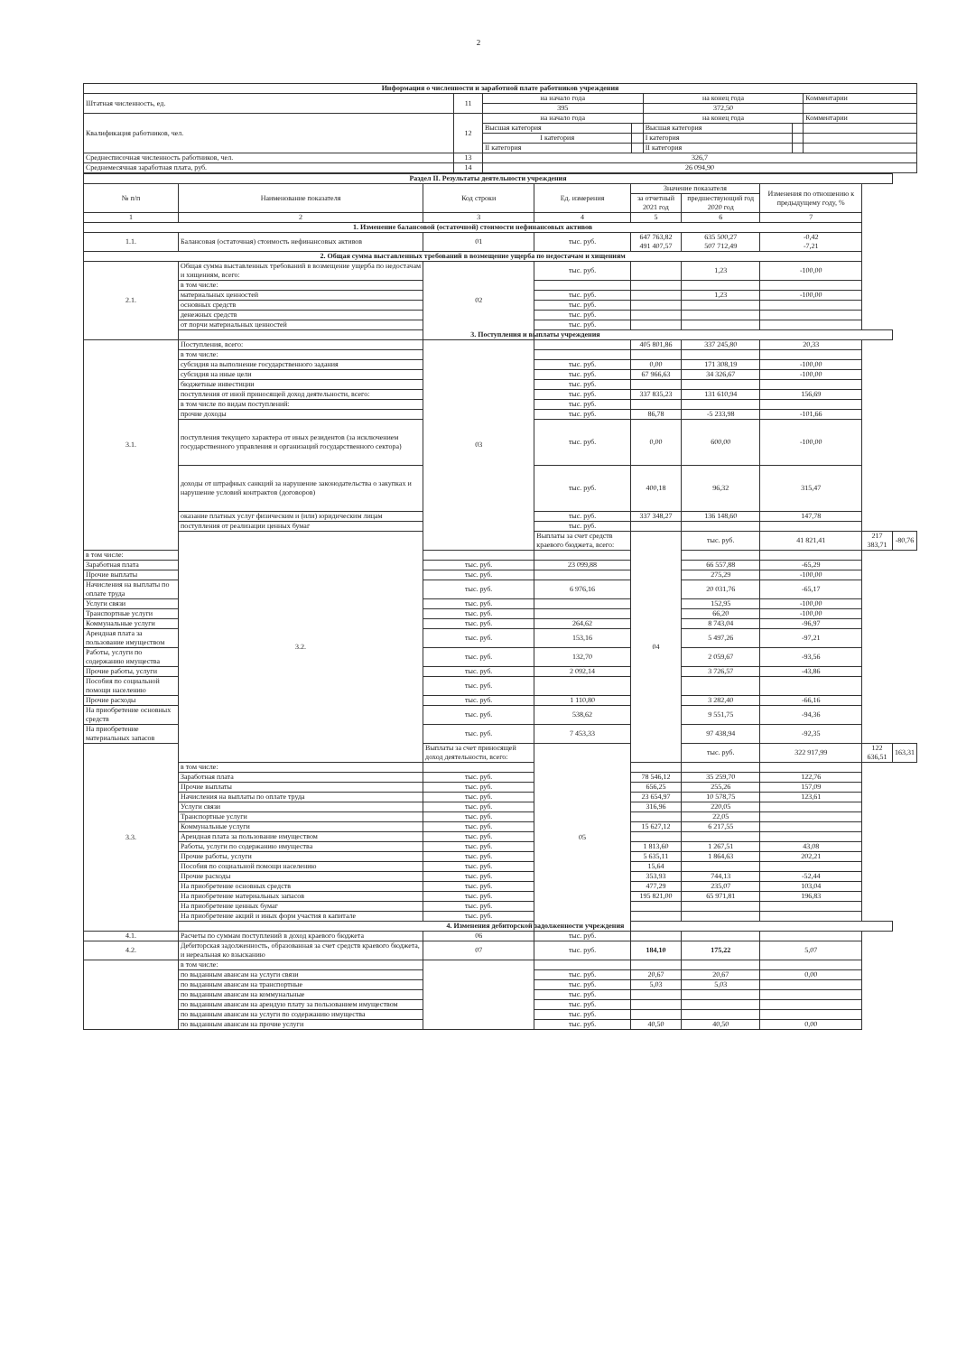2
| Информация о численности и заработной плате работников учреждения | | | | | | |
| Штатная численность, ед. | 11 | на начало года | | на конец года | | Комментарии |
| | | 395 | | 372,50 | | |
| Квалификация работников, чел. | 12 | на начало года | | на конец года | | Комментарии |
| | | Высшая категория | | Высшая категория | | |
| | | I категория | | I категория | | |
| | | II категория | | II категория | | |
| Среднесписочная численность работников, чел. | 13 | 326,7 | | | | |
| Среднемесячная заработная плата, руб. | 14 | 26 094,90 | | | | |
| Раздел II. Результаты деятельности учреждения | | | | | | | | |
| № п/п | Наименование показателя | Код строки | Ед. измерения | Значение показателя | | Изменения по отношению к предыдущему году, % | | |
| | | | | за отчетный 2021 год | предшествующий год 2020 год | | | |
| 1 | 2 | 3 | 4 | 5 | 6 | 7 | | |
| 1. Изменение балансовой (остаточной) стоимости нефинансовых активов | | | | | | | | |
| 1.1. | Балансовая (остаточная) стоимость нефинансовых активов | 01 | тыс. руб. | 647 763,82 491 407,57 | 635 500,27 507 712,49 | -0,42 -7,21 | | |
| 2. Общая сумма выставленных требований в возмещение ущерба по недостачам и хищениям | | | | | | | | |
| 2.1. | Общая сумма выставленных требований в возмещение ущерба по недостачам и хищениям, всего: | 02 | тыс. руб. | | 1,23 | -100,00 | | |
| | в том числе: | | | | | | | |
| | материальных ценностей | | тыс. руб. | | 1,23 | -100,00 | | |
| | основных средств | | тыс. руб. | | | | | |
| | денежных средств | | тыс. руб. | | | | | |
| | от порчи материальных ценностей | | тыс. руб. | | | | | |
| | 3. Поступления и выплаты учреждения | | | | | | | |
| 3.1. | Поступления, всего: | 03 | | 405 801,86 | 337 245,80 | 20,33 | | |
| | в том числе: | | | | | | | |
| | субсидия на выполнение государственного задания | | тыс. руб. | 0,00 | 171 308,19 | -100,00 | | |
| | субсидия на иные цели | | тыс. руб. | 67 966,63 | 34 326,67 | -100,00 | | |
| | бюджетные инвестиции | | тыс. руб. | | | | | |
| | поступления от иной приносящей доход деятельности, всего: | | тыс. руб. | 337 835,23 | 131 610,94 | 156,69 | | |
| | в том числе по видам поступлений: | | тыс. руб. | | | | | |
| | прочие доходы | | тыс. руб. | 86,78 | -5 233,98 | -101,66 | | |
| | поступления текущего характера от иных резидентов (за исключением государственного управления и организаций государственного сектора) | | тыс. руб. | 0,00 | 600,00 | -100,00 | | |
| | доходы от штрафных санкций за нарушение законодательства о закупках и нарушение условий контрактов (договоров) | | тыс. руб. | 400,18 | 96,32 | 315,47 | | |
| | оказание платных услуг физическим и (или) юридическим лицам | | тыс. руб. | 337 348,27 | 136 148,60 | 147,78 | | |
| | поступления от реализации ценных бумаг | | тыс. руб. | | | | | |
| | 3.2. | | Выплаты за счет средств краевого бюджета, всего: | 04 | тыс. руб. | 41 821,41 | 217 383,71 | -80,76 |
| в том числе: | | | | | | | | |
| Заработная плата | | тыс. руб. | 23 099,88 | | 66 557,88 | -65,29 | | |
| Прочие выплаты | | тыс. руб. | | | 275,29 | -100,00 | | |
| Начисления на выплаты по оплате труда | | тыс. руб. | 6 976,16 | | 20 031,76 | -65,17 | | |
| Услуги связи | | тыс. руб. | | | 152,95 | -100,00 | | |
| Транспортные услуги | | тыс. руб. | | | 66,20 | -100,00 | | |
| Коммунальные услуги | | тыс. руб. | 264,62 | | 8 743,04 | -96,97 | | |
| Арендная плата за пользование имуществом | | тыс. руб. | 153,16 | | 5 497,26 | -97,21 | | |
| Работы, услуги по содержанию имущества | | тыс. руб. | 132,70 | | 2 059,67 | -93,56 | | |
| Прочие работы, услуги | | тыс. руб. | 2 092,14 | | 3 726,57 | -43,86 | | |
| Пособия по социальной помощи населению | | тыс. руб. | | | | | | |
| Прочие расходы | | тыс. руб. | 1 110,80 | | 3 282,40 | -66,16 | | |
| На приобретение основных средств | | тыс. руб. | 538,62 | | 9 551,75 | -94,36 | | |
| На приобретение материальных запасов | | тыс. руб. | 7 453,33 | | 97 438,94 | -92,35 | | |
| 3.3. | | Выплаты за счет приносящей доход деятельности, всего: | 05 | | тыс. руб. | 322 917,99 | 122 636,51 | 163,31 |
| | в том числе: | | | | | | | |
| | Заработная плата | тыс. руб. | | 78 546,12 | 35 259,70 | 122,76 | | |
| | Прочие выплаты | тыс. руб. | | 656,25 | 255,26 | 157,09 | | |
| | Начисления на выплаты по оплате труда | тыс. руб. | | 23 654,97 | 10 578,75 | 123,61 | | |
| | Услуги связи | тыс. руб. | | 316,96 | 220,05 | | | |
| | Транспортные услуги | тыс. руб. | | | 22,05 | | | |
| | Коммунальные услуги | тыс. руб. | | 15 627,12 | 6 217,55 | | | |
| | Арендная плата за пользование имуществом | тыс. руб. | | | | | | |
| | Работы, услуги по содержанию имущества | тыс. руб. | | 1 813,60 | 1 267,51 | 43,08 | | |
| | Прочие работы, услуги | тыс. руб. | | 5 635,11 | 1 864,63 | 202,21 | | |
| | Пособия по социальной помощи населению | тыс. руб. | | 15,64 | | | | |
| | Прочие расходы | тыс. руб. | | 353,93 | 744,13 | -52,44 | | |
| | На приобретение основных средств | тыс. руб. | | 477,29 | 235,07 | 103,04 | | |
| | На приобретение материальных запасов | тыс. руб. | | 195 821,00 | 65 971,81 | 196,83 | | |
| | На приобретение ценных бумаг | тыс. руб. | | | | | | |
| | На приобретение акций и иных форм участия в капитале | тыс. руб. | | | | | | |
| | 4. Изменения дебиторской задолженности учреждения | | | | | | | |
| 4.1. | Расчеты по суммам поступлений в доход краевого бюджета | 06 | тыс. руб. | | | | | |
| 4.2. | Дебиторская задолженность, образованная за счет средств краевого бюджета, и нереальная ко взысканию | 07 | тыс. руб. | 184,10 | 175,22 | 5,07 | | |
| | в том числе: | | | | | | | |
| | по выданным авансам на услуги связи | | тыс. руб. | 20,67 | 20,67 | 0,00 | | |
| | по выданным авансам на транспортные | | тыс. руб. | 5,03 | 5,03 | | | |
| | по выданным авансам на коммунальные | | тыс. руб. | | | | | |
| | по выданным авансам на арендую плату за пользованием имуществом | | тыс. руб. | | | | | |
| | по выданным авансам на услуги по содержанию имущества | | тыс. руб. | | | | | |
| | по выданным авансам на прочие услуги | | тыс. руб. | 40,50 | 40,50 | 0,00 | | |